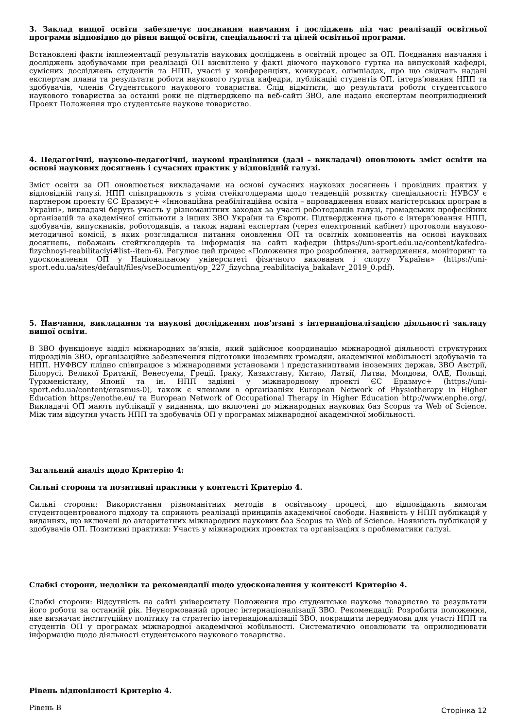3. Заклад вищої освіти забезпечує поєднання навчання і досліджень під час реалізації освітньої програми відповідно до рівня вищої освіти, спеціальності та цілей освітньої програми.
Встановлені факти імплементації результатів наукових досліджень в освітній процес за ОП. Поєднання навчання і досліджень здобувачами при реалізації ОП висвітлено у факті діючого наукового гуртка на випусковій кафедрі, сумісних досліджень студентів та НПП, участі у конференціях, конкурсах, олімпіадах, про що свідчать надані експертам плани та результати роботи наукового гуртка кафедри, публікацій студентів ОП, інтерв’ювання НПП та здобувачів, членів Студентського наукового товариства. Слід відмітити, що результати роботи студентського наукового товариства за останні роки не підтверджено на веб-сайті ЗВО, але надано експертам неоприлюднений Проект Положення про студентське наукове товариство.
4. Педагогічні, науково-педагогічні, наукові працівники (далі – викладачі) оновлюють зміст освіти на основі наукових досягнень і сучасних практик у відповідній галузі.
Зміст освіти за ОП оновлюється викладачами на основі сучасних наукових досягнень і провідних практик у відповідній галузі. НПП співпрацюють з усіма стейкголдерами щодо тенденцій розвитку спеціальності: НУВСУ є партнером проекту ЄС Еразмус+ «Інноваційна реабілітаційна освіта – впровадження нових магістерських програм в Україні», викладачі беруть участь у різноманітних заходах за участі роботодавців галузі, громадських професійних організацій та академічної спільноти з інших ЗВО України та Європи. Підтвердження цього є інтерв’ювання НПП, здобувачів, випускників, роботодавців, а також надані експертам (через електронний кабінет) протоколи науково-методичної комісії, в яких розглядалися питання оновлення ОП та освітніх компонентів на основі наукових досягнень, побажань стейгкголдерів та інформація на сайті кафедри (https://uni-sport.edu.ua/content/kafedra-fizychnoyi-reabilitaciyi#list--item-6). Регулює цей процес «Положення про розроблення, затвердження, моніторинг та удосконалення ОП у Національному університеті фізичного виховання і спорту України» (https://uni-sport.edu.ua/sites/default/files/vseDocumenti/op_227_fizychna_reabilitaciya_bakalavr_2019_0.pdf).
5. Навчання, викладання та наукові дослідження пов’язані з інтернаціоналізацією діяльності закладу вищої освіти.
В ЗВО функціонує відділ міжнародних зв’язків, який здійснює координацію міжнародної діяльності структурних підрозділів ЗВО, організаційне забезпечення підготовки іноземних громадян, академічної мобільності здобувачів та НПП. НУФВСУ плідно співпрацює з міжнародними установами і представництвами іноземних держав, ЗВО Австрії, Білорусі, Великої Британії, Венесуели, Греції, Іраку, Казахстану, Китаю, Латвії, Литви, Молдови, ОАЕ, Польщі, Туркменістану, Японії та ін. НПП задіяні у міжнародному проекті ЄС Еразмус+ (https://uni-sport.edu.ua/content/erasmus-0), також є членами в організаціях European Network of Physiotherapy in Higher Education https://enothe.eu/ та European Network of Occupational Therapy in Higher Education http://www.enphe.org/. Викладачі ОП мають публікації у виданнях, що включені до міжнародних наукових баз Scopus та Web of Science. Між тим відсутня участь НПП та здобувачів ОП у програмах міжнародної академічної мобільності.
Загальний аналіз щодо Критерію 4:
Сильні сторони та позитивні практики у контексті Критерію 4.
Сильні сторони: Використання різноманітних методів в освітньому процесі, що відповідають вимогам студентоцентрованого підходу та сприяють реалізації принципів академічної свободи. Наявність у НПП публікацій у виданнях, що включені до авторитетних міжнародних наукових баз Scopus та Web of Science. Наявність публікацій у здобувачів ОП. Позитивні практики: Участь у міжнародних проектах та організаціях з проблематики галузі.
Слабкі сторони, недоліки та рекомендації щодо удосконалення у контексті Критерію 4.
Слабкі сторони: Відсутність на сайті університету Положення про студентське наукове товариство та результати його роботи за останній рік. Неунормований процес інтернаціоналізації ЗВО. Рекомендації: Розробити положення, яке визначає інституційну політику та стратегію інтернаціоналізації ЗВО, покращити передумови для участі НПП та студентів ОП у програмах міжнародної академічної мобільності. Систематично оновлювати та оприлюднювати інформацію щодо діяльності студентського наукового товариства.
Рівень відповідності Критерію 4.
Рівень B
Сторінка 12